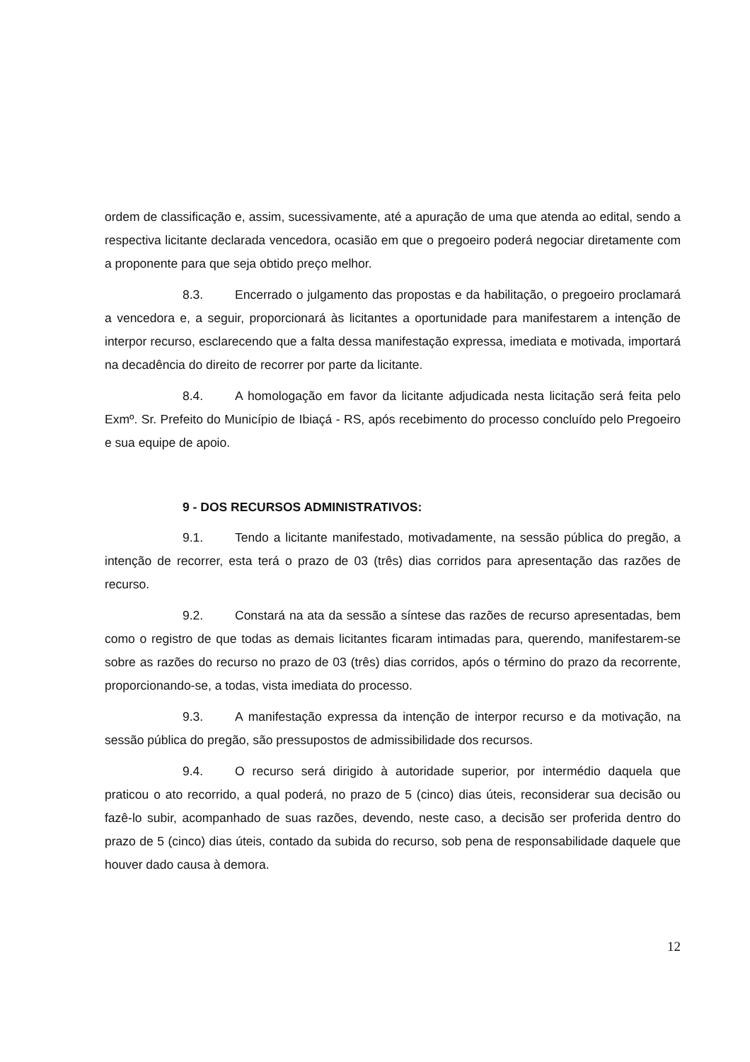ordem de classificação e, assim, sucessivamente, até a apuração de uma que atenda ao edital, sendo a respectiva licitante declarada vencedora, ocasião em que o pregoeiro poderá negociar diretamente com a proponente para que seja obtido preço melhor.
8.3. Encerrado o julgamento das propostas e da habilitação, o pregoeiro proclamará a vencedora e, a seguir, proporcionará às licitantes a oportunidade para manifestarem a intenção de interpor recurso, esclarecendo que a falta dessa manifestação expressa, imediata e motivada, importará na decadência do direito de recorrer por parte da licitante.
8.4. A homologação em favor da licitante adjudicada nesta licitação será feita pelo Exmº. Sr. Prefeito do Município de Ibiaçá - RS, após recebimento do processo concluído pelo Pregoeiro e sua equipe de apoio.
9 - DOS RECURSOS ADMINISTRATIVOS:
9.1. Tendo a licitante manifestado, motivadamente, na sessão pública do pregão, a intenção de recorrer, esta terá o prazo de 03 (três) dias corridos para apresentação das razões de recurso.
9.2. Constará na ata da sessão a síntese das razões de recurso apresentadas, bem como o registro de que todas as demais licitantes ficaram intimadas para, querendo, manifestarem-se sobre as razões do recurso no prazo de 03 (três) dias corridos, após o término do prazo da recorrente, proporcionando-se, a todas, vista imediata do processo.
9.3. A manifestação expressa da intenção de interpor recurso e da motivação, na sessão pública do pregão, são pressupostos de admissibilidade dos recursos.
9.4. O recurso será dirigido à autoridade superior, por intermédio daquela que praticou o ato recorrido, a qual poderá, no prazo de 5 (cinco) dias úteis, reconsiderar sua decisão ou fazê-lo subir, acompanhado de suas razões, devendo, neste caso, a decisão ser proferida dentro do prazo de 5 (cinco) dias úteis, contado da subida do recurso, sob pena de responsabilidade daquele que houver dado causa à demora.
12